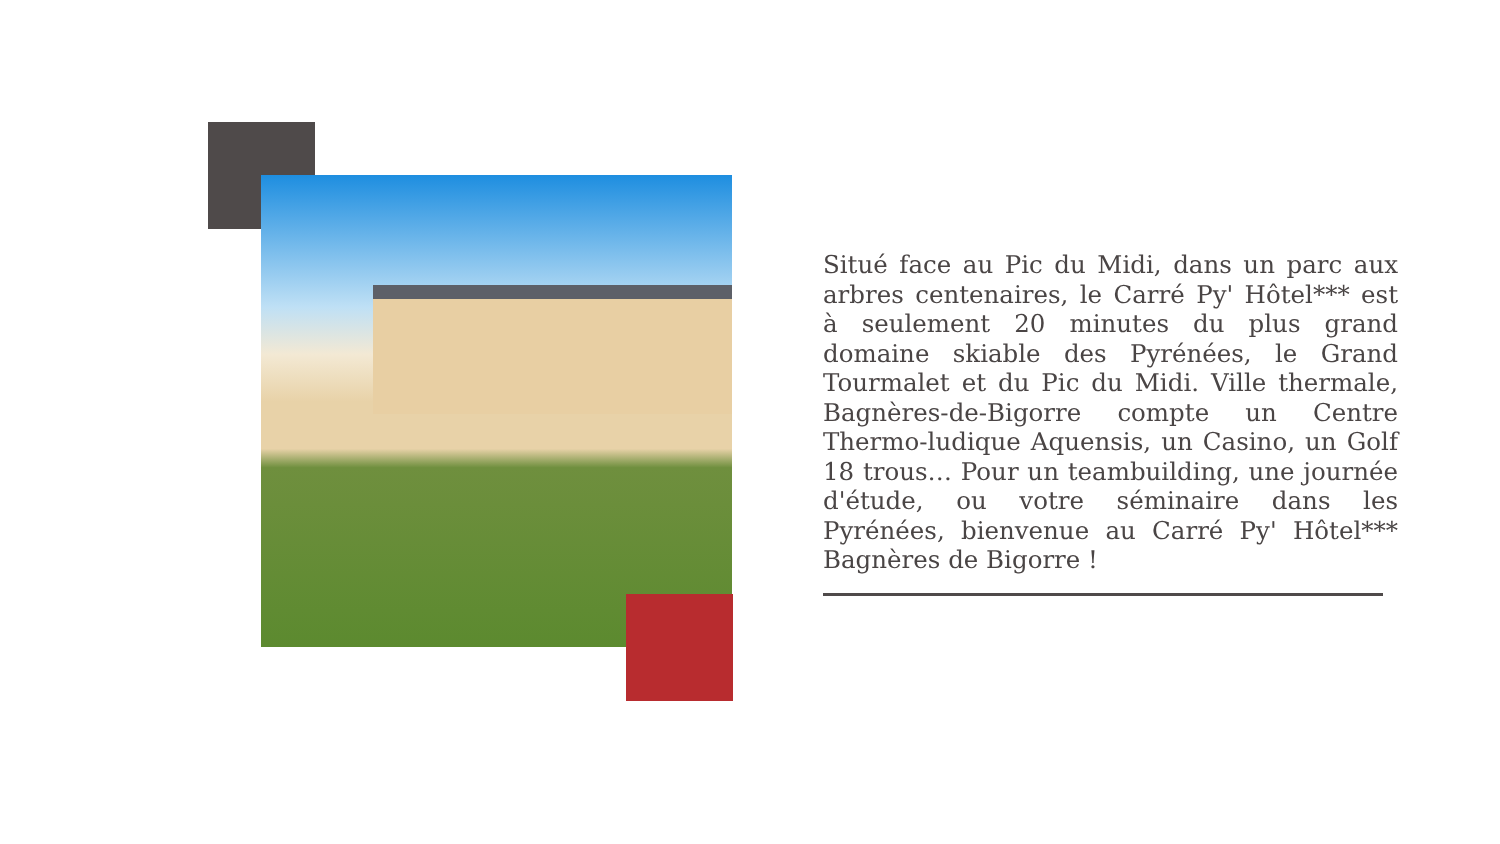Situé face au Pic du Midi, dans un parc aux arbres centenaires, le Carré Py' Hôtel*** est à seulement 20 minutes du plus grand domaine skiable des Pyrénées, le Grand Tourmalet et du Pic du Midi. Ville thermale, Bagnères-de-Bigorre compte un Centre Thermo-ludique Aquensis, un Casino, un Golf 18 trous… Pour un teambuilding, une journée d'étude, ou votre séminaire dans les Pyrénées, bienvenue au Carré Py' Hôtel*** Bagnères de Bigorre !